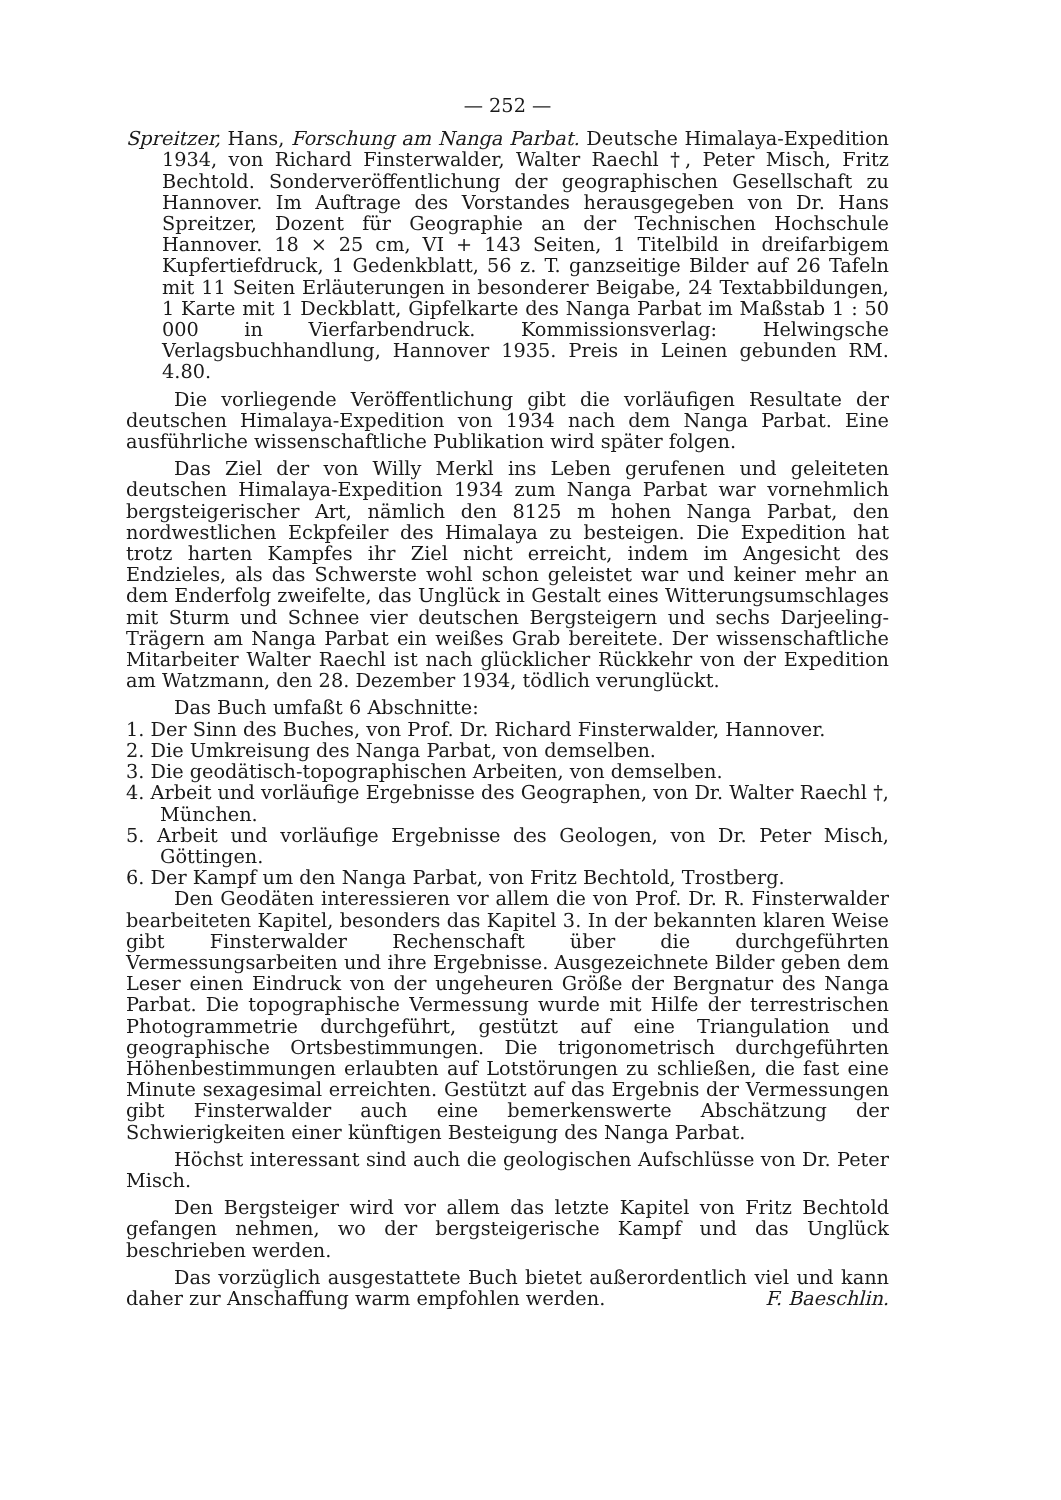— 252 —
Spreitzer, Hans, Forschung am Nanga Parbat. Deutsche Himalaya-Expedition 1934, von Richard Finsterwalder, Walter Raechl †, Peter Misch, Fritz Bechtold. Sonderveröffentlichung der geographischen Gesellschaft zu Hannover. Im Auftrage des Vorstandes herausgegeben von Dr. Hans Spreitzer, Dozent für Geographie an der Technischen Hochschule Hannover. 18 × 25 cm, VI + 143 Seiten, 1 Titelbild in dreifarbigem Kupfertiefdruck, 1 Gedenkblatt, 56 z. T. ganzseitige Bilder auf 26 Tafeln mit 11 Seiten Erläuterungen in besonderer Beigabe, 24 Textabbildungen, 1 Karte mit 1 Deckblatt, Gipfelkarte des Nanga Parbat im Maßstab 1 : 50 000 in Vierfarbendruck. Kommissionsverlag: Helwingsche Verlagsbuchhandlung, Hannover 1935. Preis in Leinen gebunden RM. 4.80.
Die vorliegende Veröffentlichung gibt die vorläufigen Resultate der deutschen Himalaya-Expedition von 1934 nach dem Nanga Parbat. Eine ausführliche wissenschaftliche Publikation wird später folgen.
Das Ziel der von Willy Merkl ins Leben gerufenen und geleiteten deutschen Himalaya-Expedition 1934 zum Nanga Parbat war vornehmlich bergsteigerischer Art, nämlich den 8125 m hohen Nanga Parbat, den nordwestlichen Eckpfeiler des Himalaya zu besteigen. Die Expedition hat trotz harten Kampfes ihr Ziel nicht erreicht, indem im Angesicht des Endzieles, als das Schwerste wohl schon geleistet war und keiner mehr an dem Enderfolg zweifelte, das Unglück in Gestalt eines Witterungsumschlages mit Sturm und Schnee vier deutschen Bergsteigern und sechs Darjeeling-Trägern am Nanga Parbat ein weißes Grab bereitete. Der wissenschaftliche Mitarbeiter Walter Raechl ist nach glücklicher Rückkehr von der Expedition am Watzmann, den 28. Dezember 1934, tödlich verunglückt.
Das Buch umfaßt 6 Abschnitte:
1. Der Sinn des Buches, von Prof. Dr. Richard Finsterwalder, Hannover.
2. Die Umkreisung des Nanga Parbat, von demselben.
3. Die geodätisch-topographischen Arbeiten, von demselben.
4. Arbeit und vorläufige Ergebnisse des Geographen, von Dr. Walter Raechl †, München.
5. Arbeit und vorläufige Ergebnisse des Geologen, von Dr. Peter Misch, Göttingen.
6. Der Kampf um den Nanga Parbat, von Fritz Bechtold, Trostberg.
Den Geodäten interessieren vor allem die von Prof. Dr. R. Finsterwalder bearbeiteten Kapitel, besonders das Kapitel 3. In der bekannten klaren Weise gibt Finsterwalder Rechenschaft über die durchgeführten Vermessungsarbeiten und ihre Ergebnisse. Ausgezeichnete Bilder geben dem Leser einen Eindruck von der ungeheuren Größe der Bergnatur des Nanga Parbat. Die topographische Vermessung wurde mit Hilfe der terrestrischen Photogrammetrie durchgeführt, gestützt auf eine Triangulation und geographische Ortsbestimmungen. Die trigonometrisch durchgeführten Höhenbestimmungen erlaubten auf Lotstörungen zu schließen, die fast eine Minute sexagesimal erreichten. Gestützt auf das Ergebnis der Vermessungen gibt Finsterwalder auch eine bemerkenswerte Abschätzung der Schwierigkeiten einer künftigen Besteigung des Nanga Parbat.
Höchst interessant sind auch die geologischen Aufschlüsse von Dr. Peter Misch.
Den Bergsteiger wird vor allem das letzte Kapitel von Fritz Bechtold gefangen nehmen, wo der bergsteigerische Kampf und das Unglück beschrieben werden.
Das vorzüglich ausgestattete Buch bietet außerordentlich viel und kann daher zur Anschaffung warm empfohlen werden. F. Baeschlin.